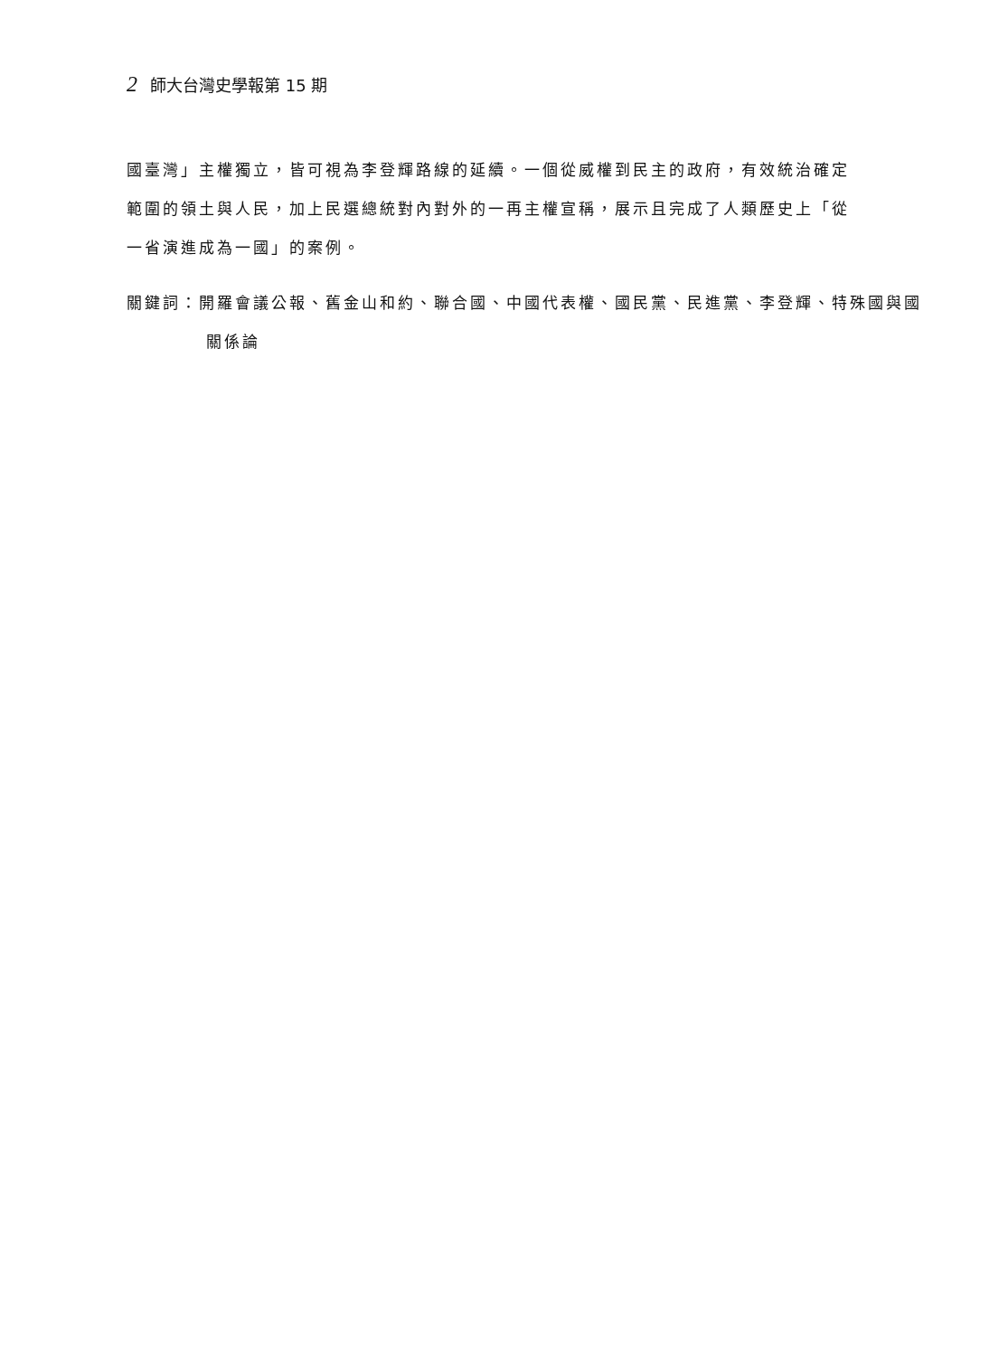2 師大台灣史學報第 15 期
國臺灣」主權獨立，皆可視為李登輝路線的延續。一個從威權到民主的政府，有效統治確定範圍的領土與人民，加上民選總統對內對外的一再主權宣稱，展示且完成了人類歷史上「從一省演進成為一國」的案例。
關鍵詞：開羅會議公報、舊金山和約、聯合國、中國代表權、國民黨、民進黨、李登輝、特殊國與國關係論